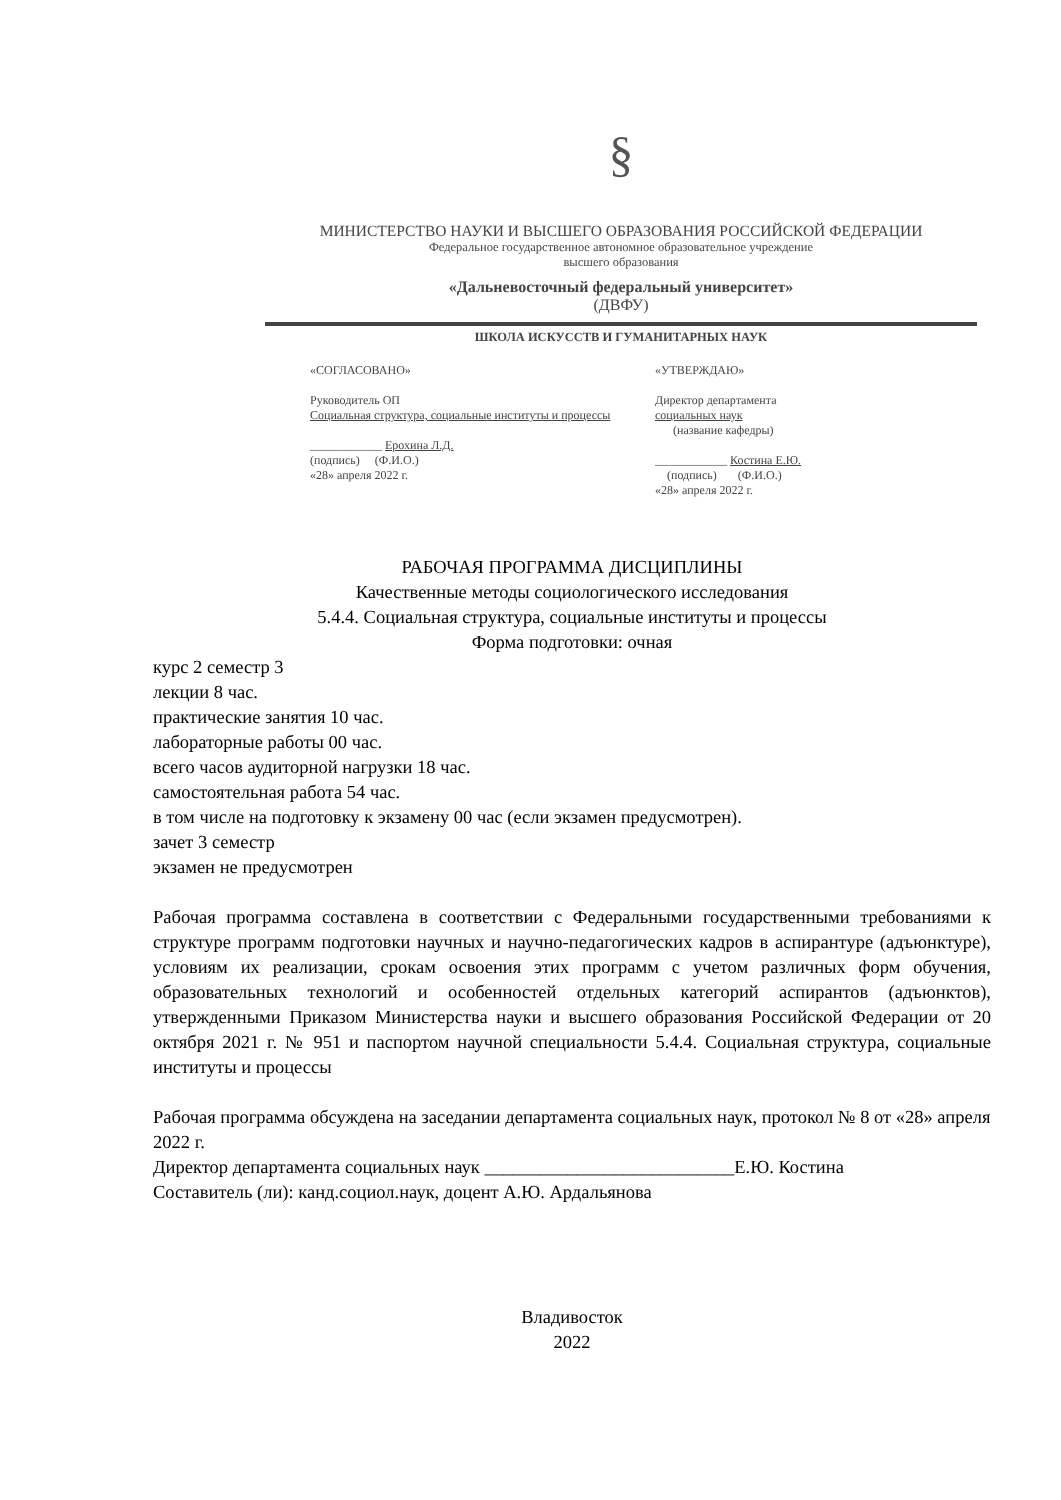§
МИНИСТЕРСТВО НАУКИ И ВЫСШЕГО ОБРАЗОВАНИЯ РОССИЙСКОЙ ФЕДЕРАЦИИ
Федеральное государственное автономное образовательное учреждение
высшего образования
«Дальневосточный федеральный университет»
(ДВФУ)
ШКОЛА ИСКУССТВ И ГУМАНИТАРНЫХ НАУК
«СОГЛАСОВАНО»
Руководитель ОП
Социальная структура, социальные институты и процессы
____________ Ерохина Л.Д.
(подпись) (Ф.И.О.)
«28» апреля 2022 г.
«УТВЕРЖДАЮ»
Директор департамента
социальных наук
(название кафедры)
____________ Костина Е.Ю.
(подпись) (Ф.И.О.)
«28» апреля 2022 г.
РАБОЧАЯ ПРОГРАММА ДИСЦИПЛИНЫ
Качественные методы социологического исследования
5.4.4. Социальная структура, социальные институты и процессы
Форма подготовки: очная
курс 2 семестр 3
лекции 8 час.
практические занятия 10 час.
лабораторные работы 00 час.
всего часов аудиторной нагрузки 18 час.
самостоятельная работа 54 час.
в том числе на подготовку к экзамену 00 час (если экзамен предусмотрен).
зачет 3 семестр
экзамен не предусмотрен
Рабочая программа составлена в соответствии с Федеральными государственными требованиями к структуре программ подготовки научных и научно-педагогических кадров в аспирантуре (адъюнктуре), условиям их реализации, срокам освоения этих программ с учетом различных форм обучения, образовательных технологий и особенностей отдельных категорий аспирантов (адъюнктов), утвержденными Приказом Министерства науки и высшего образования Российской Федерации от 20 октября 2021 г. № 951 и паспортом научной специальности 5.4.4. Социальная структура, социальные институты и процессы
Рабочая программа обсуждена на заседании департамента социальных наук, протокол № 8 от «28» апреля 2022 г.
Директор департамента социальных наук ___________________________Е.Ю. Костина
Составитель (ли): канд.социол.наук, доцент А.Ю. Ардальянова
Владивосток
2022